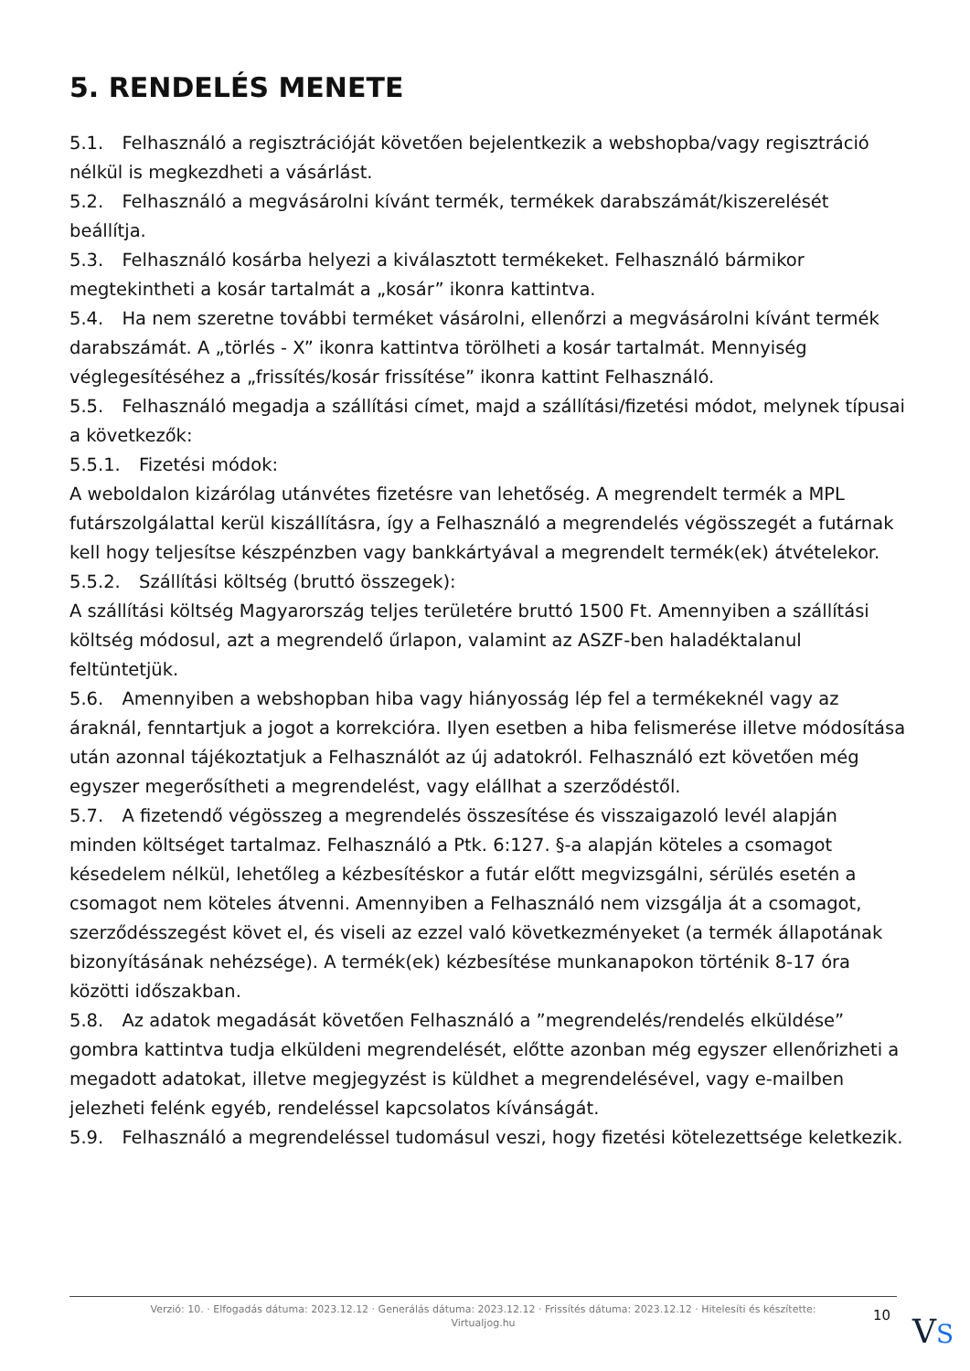5. RENDELÉS MENETE
5.1. Felhasználó a regisztrációját követően bejelentkezik a webshopba/vagy regisztráció nélkül is megkezdheti a vásárlást.
5.2. Felhasználó a megvásárolni kívánt termék, termékek darabszámát/kiszerelését beállítja.
5.3. Felhasználó kosárba helyezi a kiválasztott termékeket. Felhasználó bármikor megtekintheti a kosár tartalmát a „kosár” ikonra kattintva.
5.4. Ha nem szeretne további terméket vásárolni, ellenőrzi a megvásárolni kívánt termék darabszámát. A „törlés - X” ikonra kattintva törölheti a kosár tartalmát. Mennyiség véglegesítéséhez a „frissítés/kosár frissítése” ikonra kattint Felhasználó.
5.5. Felhasználó megadja a szállítási címet, majd a szállítási/fizetési módot, melynek típusai a következők:
5.5.1. Fizetési módok:
A weboldalon kizárólag utánvétes fizetésre van lehetőség. A megrendelt termék a MPL futárszolgálattal kerül kiszállításra, így a Felhasználó a megrendelés végösszegét a futárnak kell hogy teljesítse készpénzben vagy bankkártyával a megrendelt termék(ek) átvételekor.
5.5.2. Szállítási költség (bruttó összegek):
A szállítási költség Magyarország teljes területére bruttó 1500 Ft. Amennyiben a szállítási költség módosul, azt a megrendelő űrlapon, valamint az ASZF-ben haladéktalanul feltüntetjük.
5.6. Amennyiben a webshopban hiba vagy hiányosság lép fel a termékeknél vagy az áraknál, fenntartjuk a jogot a korrekcióra. Ilyen esetben a hiba felismerése illetve módosítása után azonnal tájékoztatjuk a Felhasználót az új adatokról. Felhasználó ezt követően még egyszer megerősítheti a megrendelést, vagy elállhat a szerződéstől.
5.7. A fizetendő végösszeg a megrendelés összesítése és visszaigazoló levél alapján minden költséget tartalmaz. Felhasználó a Ptk. 6:127. §-a alapján köteles a csomagot késedelem nélkül, lehetőleg a kézbesítéskor a futár előtt megvizsgálni, sérülés esetén a csomagot nem köteles átvenni. Amennyiben a Felhasználó nem vizsgálja át a csomagot, szerződésszegést követ el, és viseli az ezzel való következményeket (a termék állapotának bizonyításának nehézsége). A termék(ek) kézbesítése munkanapokon történik 8-17 óra közötti időszakban.
5.8. Az adatok megadását követően Felhasználó a ”megrendelés/rendelés elküldése” gombra kattintva tudja elküldeni megrendelését, előtte azonban még egyszer ellenőrizheti a megadott adatokat, illetve megjegyzést is küldhet a megrendelésével, vagy e-mailben jelezheti felénk egyéb, rendeléssel kapcsolatos kívánságát.
5.9. Felhasználó a megrendeléssel tudomásul veszi, hogy fizetési kötelezettsége keletkezik.
Verzió: 10. · Elfogadás dátuma: 2023.12.12 · Generálás dátuma: 2023.12.12 · Frissítés dátuma: 2023.12.12 · Hitelesíti és készítette:
Virtualjog.hu
10 VS